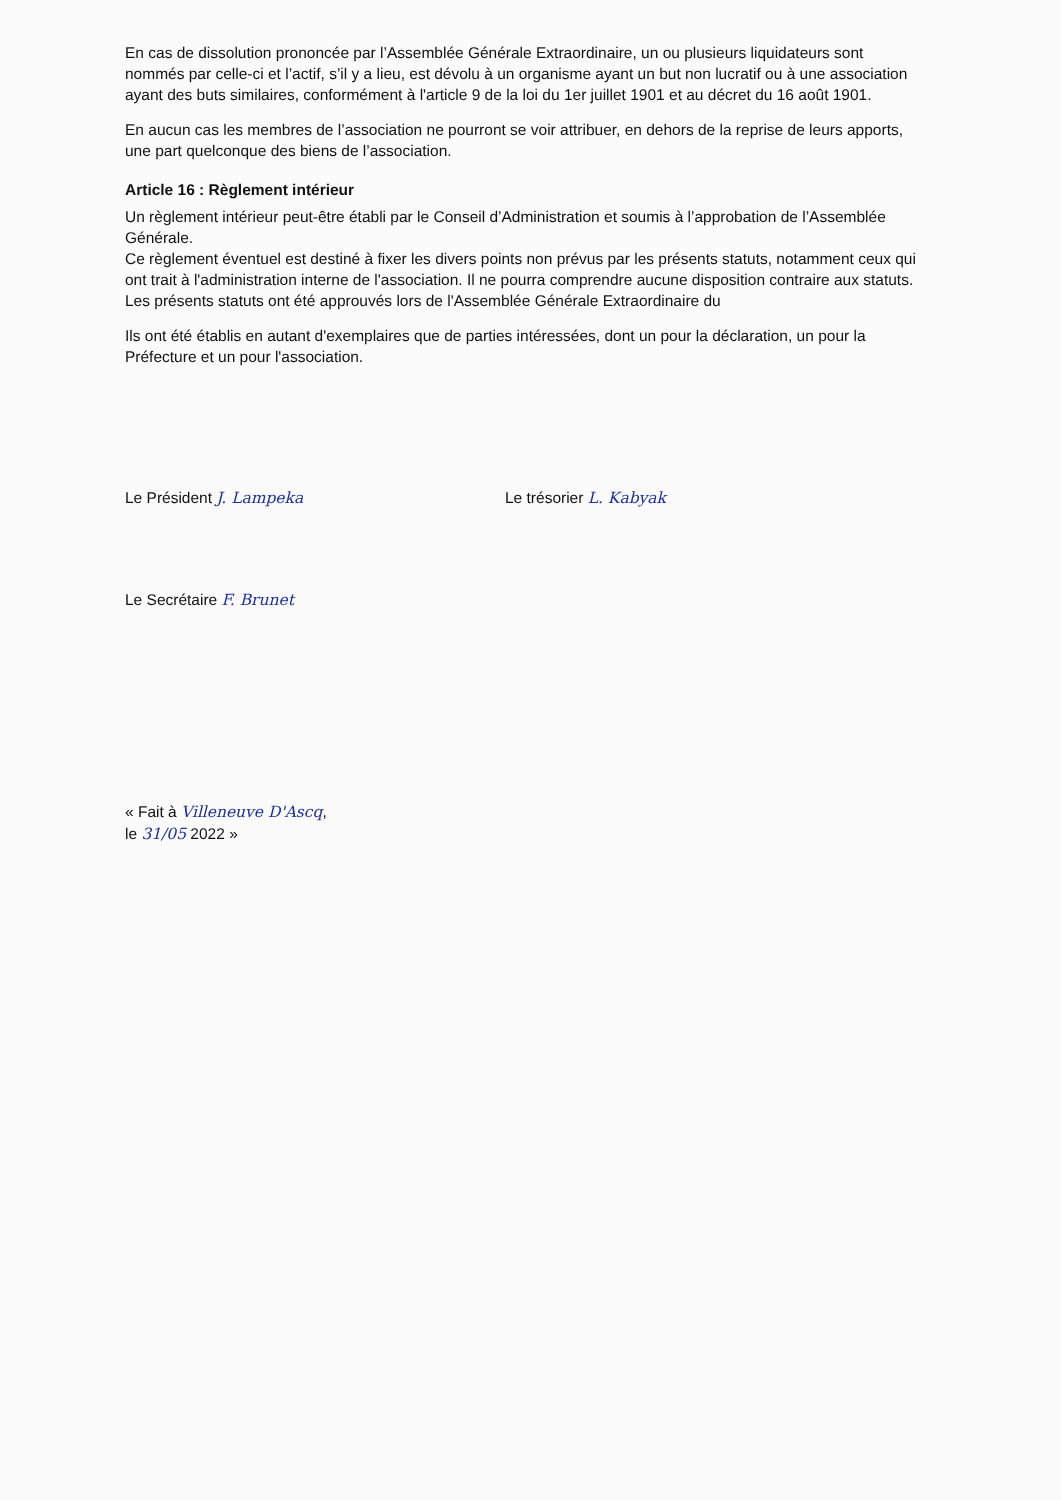En cas de dissolution prononcée par l’Assemblée Générale Extraordinaire, un ou plusieurs liquidateurs sont nommés par celle-ci et l’actif, s’il y a lieu, est dévolu à un organisme ayant un but non lucratif ou à une association ayant des buts similaires, conformément à l'article 9 de la loi du 1er juillet 1901 et au décret du 16 août 1901.
En aucun cas les membres de l’association ne pourront se voir attribuer, en dehors de la reprise de leurs apports, une part quelconque des biens de l’association.
Article 16 : Règlement intérieur
Un règlement intérieur peut-être établi par le Conseil d’Administration et soumis à l’approbation de l’Assemblée Générale.
Ce règlement éventuel est destiné à fixer les divers points non prévus par les présents statuts, notamment ceux qui ont trait à l'administration interne de l'association. Il ne pourra comprendre aucune disposition contraire aux statuts.
Les présents statuts ont été approuvés lors de l'Assemblée Générale Extraordinaire du
Ils ont été établis en autant d'exemplaires que de parties intéressées, dont un pour la déclaration, un pour la Préfecture et un pour l'association.
Le Président J. Lampeka Le trésorier L. Kabyak
Le Secrétaire F. Brunet
« Fait à Villeneuve D'Ascq,
le 31/05 2022 »